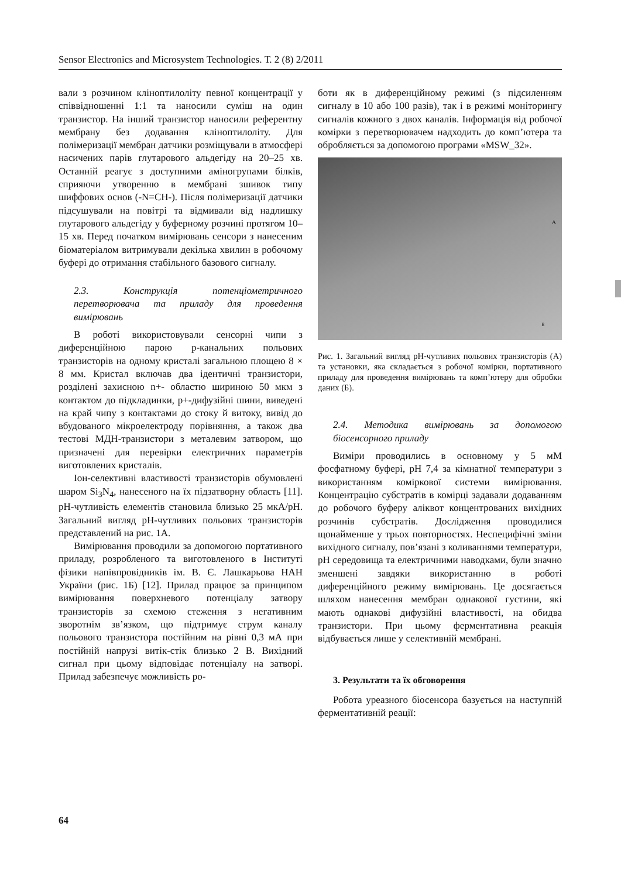Sensor Electronics and Microsystem Technologies. Т. 2 (8) 2/2011
вали з розчином кліноптилоліту певної концентрації у співвідношенні 1:1 та наносили суміш на один транзистор. На інший транзистор наносили референтну мембрану без додавання кліноптилоліту. Для полімеризації мембран датчики розміщували в атмосфері насичених парів глутарового альдегіду на 20–25 хв. Останній реагує з доступними аміногрупами білків, сприяючи утворенню в мембрані зшивок типу шиффових основ (-N=CH-). Після полімеризації датчики підсушували на повітрі та відмивали від надлишку глутарового альдегіду у буферному розчині протягом 10–15 хв. Перед початком вимірювань сенсори з нанесеним біоматеріалом витримували декілька хвилин в робочому буфері до отримання стабільного базового сигналу.
2.3. Конструкція потенціометричного перетворювача та приладу для проведення вимірювань
В роботі використовували сенсорні чипи з диференційною парою p-канальних польових транзисторів на одному кристалі загальною площею 8 × 8 мм. Кристал включав два ідентичні транзистори, розділені захисною n+- областю шириною 50 мкм з контактом до підкладинки, p+-дифузійні шини, виведені на край чипу з контактами до стоку й витоку, вивід до вбудованого мікроелектроду порівняння, а також два тестові МДН-транзистори з металевим затвором, що призначені для перевірки електричних параметрів виготовлених кристалів.
Іон-селективні властивості транзисторів обумовлені шаром Si<sub>3</sub>N<sub>4</sub>, нанесеного на їх підзатворну область [11]. pH-чутливість елементів становила близько 25 мкА/pH. Загальний вигляд pH-чутливих польових транзисторів представлений на рис. 1А.
Вимірювання проводили за допомогою портативного приладу, розробленого та виготовленого в Інституті фізики напівпровідників ім. В. Є. Лашкарьова НАН України (рис. 1Б) [12]. Прилад працює за принципом вимірювання поверхневого потенціалу затвору транзисторів за схемою стеження з негативним зворотнім зв’язком, що підтримує струм каналу польового транзистора постійним на рівні 0,3 мА при постійній напрузі витік-стік близько 2 В. Вихідний сигнал при цьому відповідає потенціалу на затворі. Прилад забезпечує можливість ро-
боти як в диференційному режимі (з підсиленням сигналу в 10 або 100 разів), так і в режимі моніторингу сигналів кожного з двох каналів. Інформація від робочої комірки з перетворювачем надходить до комп’ютера та обробляється за допомогою програми «MSW_32».
А
Б
Рис. 1. Загальний вигляд pH-чутливих польових транзисторів (А) та установки, яка складається з робочої комірки, портативного приладу для проведення вимірювань та комп’ютеру для обробки даних (Б).
2.4. Методика вимірювань за допомогою біосенсорного приладу
Виміри проводились в основному у 5 мМ фосфатному буфері, pH 7,4 за кімнатної температури з використанням коміркової системи вимірювання. Концентрацію субстратів в комірці задавали додаванням до робочого буферу аліквот концентрованих вихідних розчинів субстратів. Дослідження проводилися щонайменше у трьох повторностях. Неспецифічні зміни вихідного сигналу, пов’язані з коливаннями температури, pH середовища та електричними наводками, були значно зменшені завдяки використанню в роботі диференційного режиму вимірювань. Це досягається шляхом нанесення мембран однакової густини, які мають однакові дифузійні властивості, на обидва транзистори. При цьому ферментативна реакція відбувається лише у селективній мембрані.
3. Результати та їх обговорення
Робота уреазного біосенсора базується на наступній ферментативній реації:
64